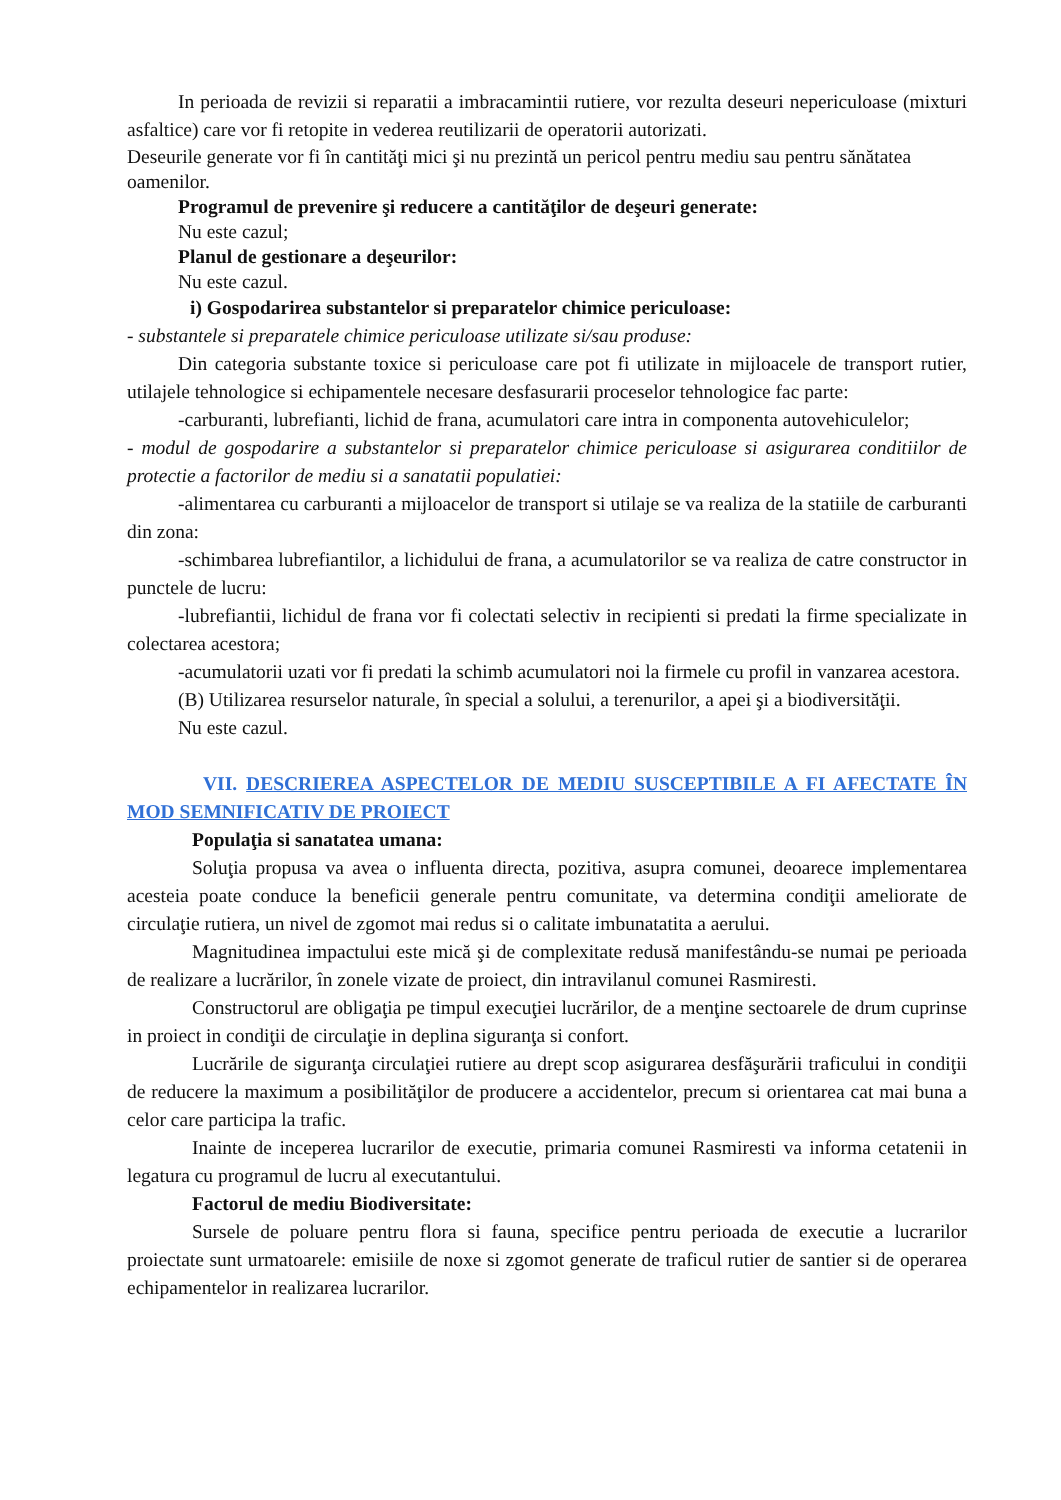In perioada de revizii si reparatii a imbracamintii rutiere, vor rezulta deseuri nepericuloase (mixturi asfaltice) care vor fi retopite in vederea reutilizarii de operatorii autorizati.
Deseurile generate vor fi în cantităţi mici şi nu prezintă un pericol pentru mediu sau pentru sănătatea oamenilor.
Programul de prevenire şi reducere a cantităţilor de deşeuri generate:
Nu este cazul;
Planul de gestionare a deşeurilor:
Nu este cazul.
i) Gospodarirea substantelor si preparatelor chimice periculoase:
- substantele si preparatele chimice periculoase utilizate si/sau produse:
Din categoria substante toxice si periculoase care pot fi utilizate in mijloacele de transport rutier, utilajele tehnologice si echipamentele necesare desfasurarii proceselor tehnologice fac parte:
-carburanti, lubrefianti, lichid de frana, acumulatori care intra in componenta autovehiculelor;
- modul de gospodarire a substantelor si preparatelor chimice periculoase si asigurarea conditiilor de protectie a factorilor de mediu si a sanatatii populatiei:
-alimentarea cu carburanti a mijloacelor de transport si utilaje se va realiza de la statiile de carburanti din zona:
-schimbarea lubrefiantilor, a lichidului de frana, a acumulatorilor se va realiza de catre constructor in punctele de lucru:
-lubrefiantii, lichidul de frana vor fi colectati selectiv in recipienti si predati la firme specializate in colectarea acestora;
-acumulatorii uzati vor fi predati la schimb acumulatori noi la firmele cu profil in vanzarea acestora.
(B) Utilizarea resurselor naturale, în special a solului, a terenurilor, a apei şi a biodiversităţii.
Nu este cazul.
VII. DESCRIEREA ASPECTELOR DE MEDIU SUSCEPTIBILE A FI AFECTATE ÎN MOD SEMNIFICATIV DE PROIECT
Populaţia si sanatatea umana:
Soluţia propusa va avea o influenta directa, pozitiva, asupra comunei, deoarece implementarea acesteia poate conduce la beneficii generale pentru comunitate, va determina condiţii ameliorate de circulaţie rutiera, un nivel de zgomot mai redus si o calitate imbunatatita a aerului.
Magnitudinea impactului este mică şi de complexitate redusă manifestându-se numai pe perioada de realizare a lucrărilor, în zonele vizate de proiect, din intravilanul comunei Rasmiresti.
Constructorul are obligaţia pe timpul execuţiei lucrărilor, de a menţine sectoarele de drum cuprinse in proiect in condiţii de circulaţie in deplina siguranţa si confort.
Lucrările de siguranţa circulaţiei rutiere au drept scop asigurarea desfăşurării traficului in condiţii de reducere la maximum a posibilităţilor de producere a accidentelor, precum si orientarea cat mai buna a celor care participa la trafic.
Inainte de inceperea lucrarilor de executie, primaria comunei Rasmiresti va informa cetatenii in legatura cu programul de lucru al executantului.
Factorul de mediu Biodiversitate:
Sursele de poluare pentru flora si fauna, specifice pentru perioada de executie a lucrarilor proiectate sunt urmatoarele: emisiile de noxe si zgomot generate de traficul rutier de santier si de operarea echipamentelor in realizarea lucrarilor.